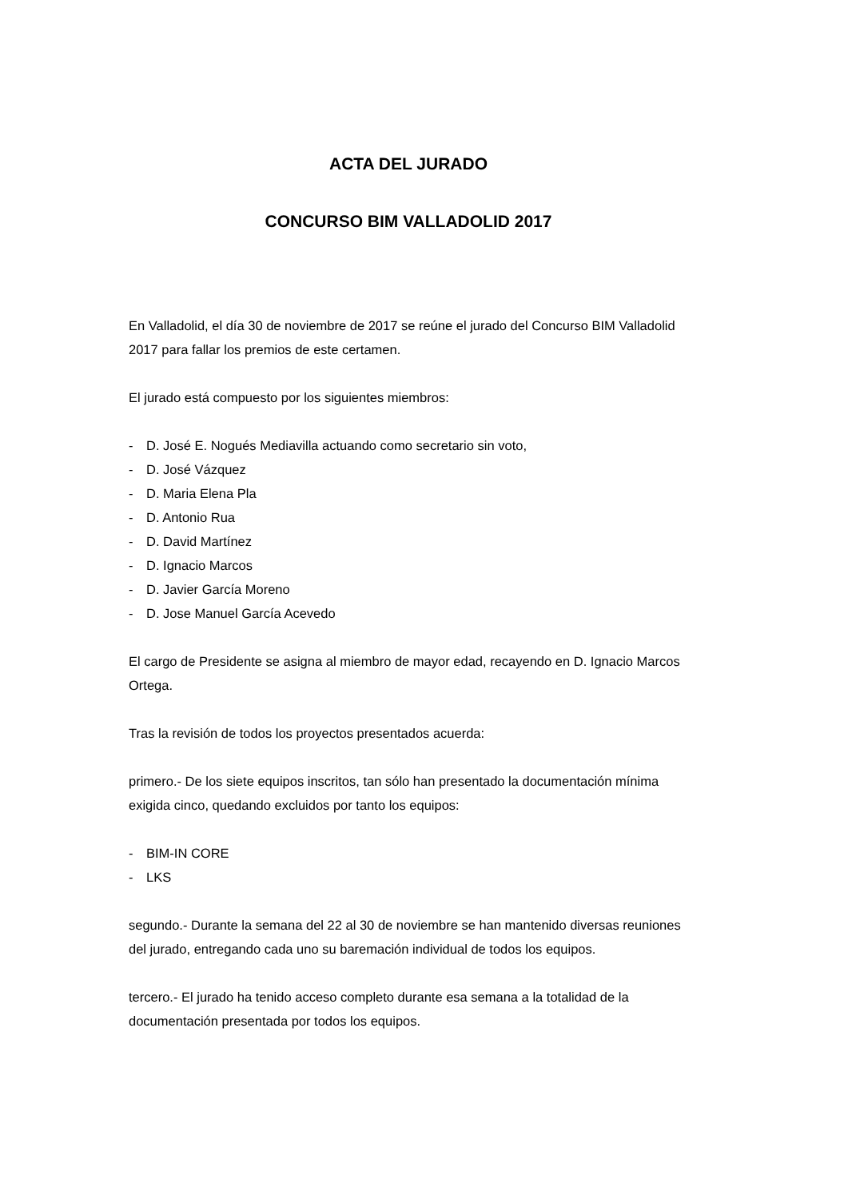ACTA DEL JURADO
CONCURSO BIM VALLADOLID 2017
En Valladolid, el día 30 de noviembre de 2017 se reúne el jurado del Concurso BIM Valladolid 2017 para fallar los premios de este certamen.
El jurado está compuesto por los siguientes miembros:
- D. José E. Nogués Mediavilla actuando como secretario sin voto,
- D. José Vázquez
- D. Maria Elena Pla
- D. Antonio Rua
- D. David Martínez
- D. Ignacio Marcos
- D. Javier García Moreno
- D. Jose Manuel García Acevedo
El cargo de Presidente se asigna al miembro de mayor edad, recayendo en D. Ignacio Marcos Ortega.
Tras la revisión de todos los proyectos presentados acuerda:
primero.- De los siete equipos inscritos, tan sólo han presentado la documentación mínima exigida cinco, quedando excluidos por tanto los equipos:
- BIM-IN CORE
- LKS
segundo.- Durante la semana del 22 al 30 de noviembre se han mantenido diversas reuniones del jurado, entregando cada uno su baremación individual de todos los equipos.
tercero.- El jurado ha tenido acceso completo durante esa semana a la totalidad de la documentación presentada por todos los equipos.